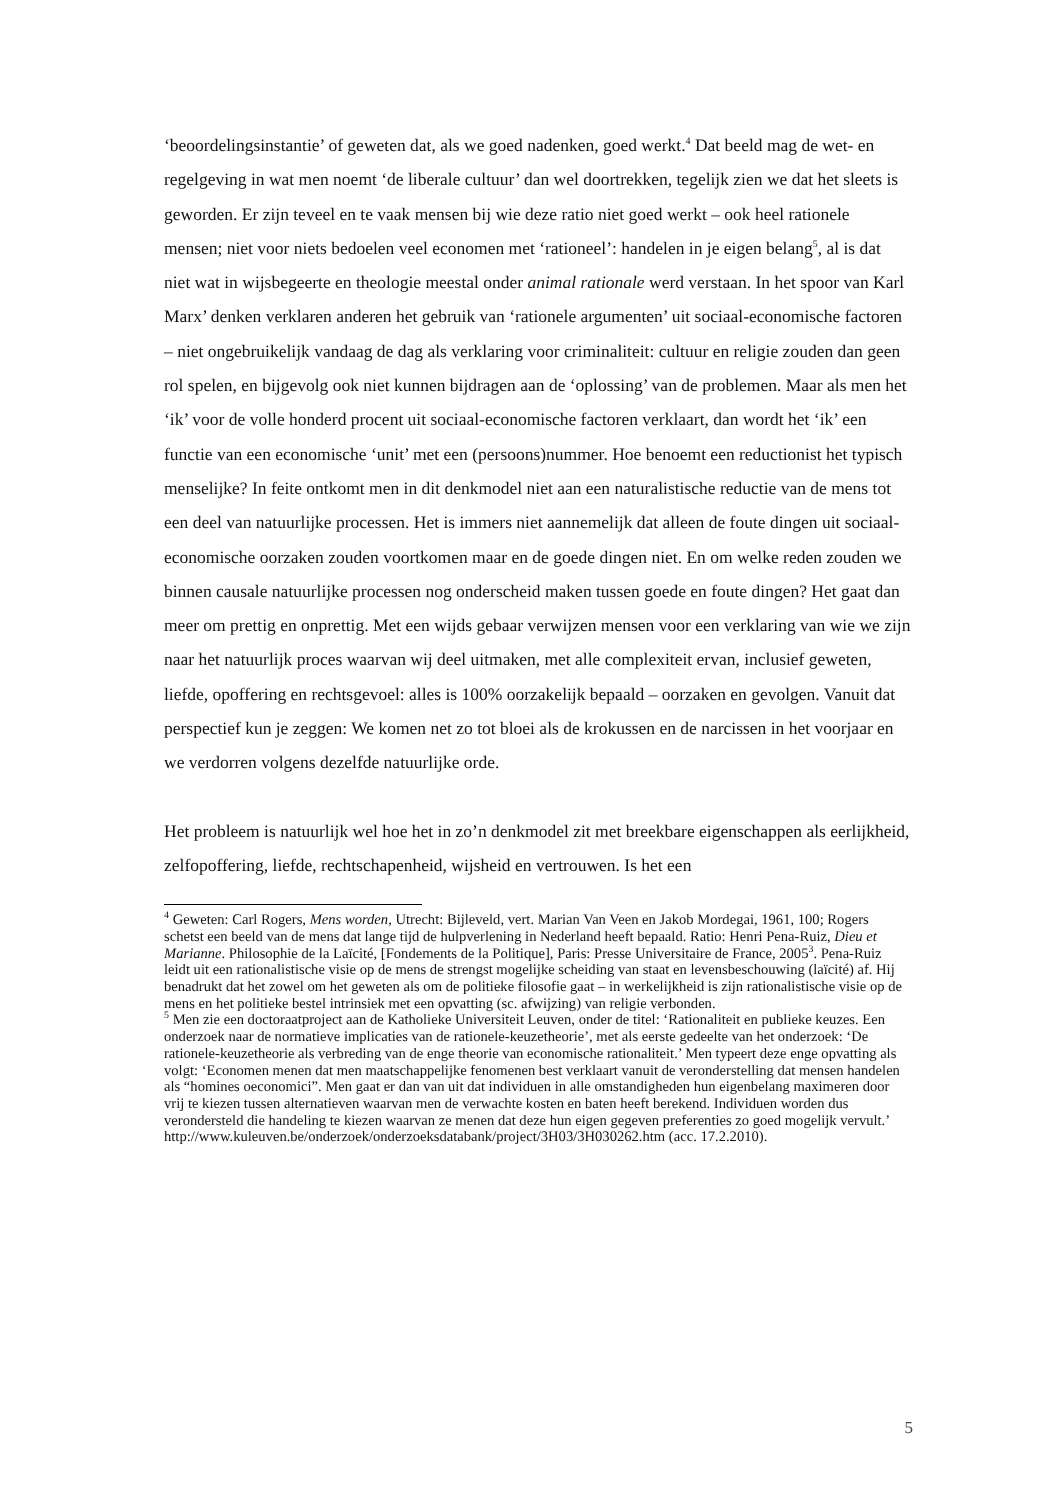‘beoordelingsinstantie’ of geweten dat, als we goed nadenken, goed werkt.<sup>4</sup> Dat beeld mag de wet- en regelgeving in wat men noemt ‘de liberale cultuur’ dan wel doortrekken, tegelijk zien we dat het sleets is geworden. Er zijn teveel en te vaak mensen bij wie deze ratio niet goed werkt – ook heel rationele mensen; niet voor niets bedoelen veel economen met ‘rationeel’: handelen in je eigen belang<sup>5</sup>, al is dat niet wat in wijsbegeerte en theologie meestal onder animal rationale werd verstaan. In het spoor van Karl Marx’ denken verklaren anderen het gebruik van ‘rationele argumenten’ uit sociaal-economische factoren – niet ongebruikelijk vandaag de dag als verklaring voor criminaliteit: cultuur en religie zouden dan geen rol spelen, en bijgevolg ook niet kunnen bijdragen aan de ‘oplossing’ van de problemen. Maar als men het ‘ik’ voor de volle honderd procent uit sociaal-economische factoren verklaart, dan wordt het ‘ik’ een functie van een economische ‘unit’ met een (persoons)nummer. Hoe benoemt een reductionist het typisch menselijke? In feite ontkomt men in dit denkmodel niet aan een naturalistische reductie van de mens tot een deel van natuurlijke processen. Het is immers niet aannemelijk dat alleen de foute dingen uit sociaal-economische oorzaken zouden voortkomen maar en de goede dingen niet. En om welke reden zouden we binnen causale natuurlijke processen nog onderscheid maken tussen goede en foute dingen? Het gaat dan meer om prettig en onprettig. Met een wijds gebaar verwijzen mensen voor een verklaring van wie we zijn naar het natuurlijk proces waarvan wij deel uitmaken, met alle complexiteit ervan, inclusief geweten, liefde, opoffering en rechtsgevoel: alles is 100% oorzakelijk bepaald – oorzaken en gevolgen. Vanuit dat perspectief kun je zeggen: We komen net zo tot bloei als de krokussen en de narcissen in het voorjaar en we verdorren volgens dezelfde natuurlijke orde.
Het probleem is natuurlijk wel hoe het in zo’n denkmodel zit met breekbare eigenschappen als eerlijkheid, zelfopoffering, liefde, rechtschapenheid, wijsheid en vertrouwen. Is het een
<sup>4</sup> Geweten: Carl Rogers, Mens worden, Utrecht: Bijleveld, vert. Marian Van Veen en Jakob Mordegai, 1961, 100; Rogers schetst een beeld van de mens dat lange tijd de hulpverlening in Nederland heeft bepaald. Ratio: Henri Pena-Ruiz, Dieu et Marianne. Philosophie de la Laïcité, [Fondements de la Politique], Paris: Presse Universitaire de France, 2005<sup>3</sup>. Pena-Ruiz leidt uit een rationalistische visie op de mens de strengst mogelijke scheiding van staat en levensbeschouwing (laïcité) af. Hij benadrukt dat het zowel om het geweten als om de politieke filosofie gaat – in werkelijkheid is zijn rationalistische visie op de mens en het politieke bestel intrinsiek met een opvatting (sc. afwijzing) van religie verbonden.
<sup>5</sup> Men zie een doctoraatproject aan de Katholieke Universiteit Leuven, onder de titel: ‘Rationaliteit en publieke keuzes. Een onderzoek naar de normatieve implicaties van de rationele-keuzetheorie’, met als eerste gedeelte van het onderzoek: ‘De rationele-keuzetheorie als verbreding van de enge theorie van economische rationaliteit.’ Men typeert deze enge opvatting als volgt: ‘Economen menen dat men maatschappelijke fenomenen best verklaart vanuit de veronderstelling dat mensen handelen als “homines oeconomici”. Men gaat er dan van uit dat individuen in alle omstandigheden hun eigenbelang maximeren door vrij te kiezen tussen alternatieven waarvan men de verwachte kosten en baten heeft berekend. Individuen worden dus verondersteld die handeling te kiezen waarvan ze menen dat deze hun eigen gegeven preferenties zo goed mogelijk vervult.’ http://www.kuleuven.be/onderzoek/onderzoeksdatabank/project/3H03/3H030262.htm (acc. 17.2.2010).
5